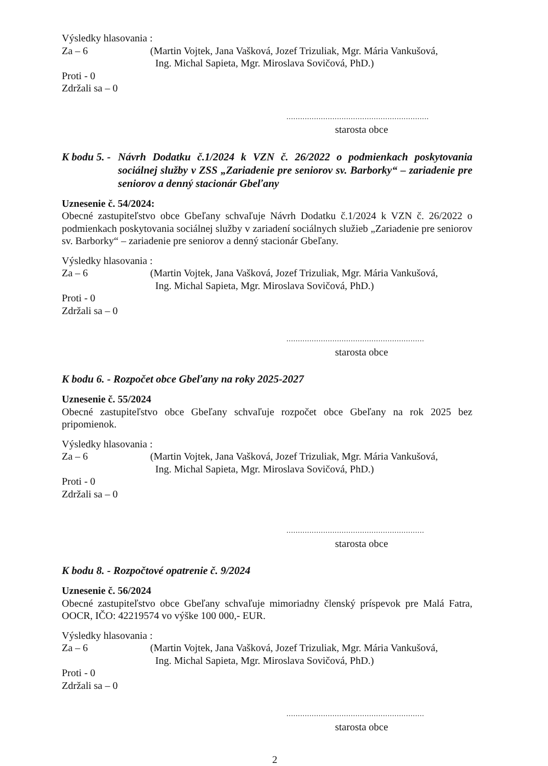Výsledky hlasovania :
Za – 6 (Martin Vojtek, Jana Vašková, Jozef Trizuliak, Mgr. Mária Vankušová,
Ing. Michal Sapieta, Mgr. Miroslava Sovičová, PhD.)
Proti - 0
Zdržali sa – 0
..............................................................
starosta obce
K bodu 5. - Návrh Dodatku č.1/2024 k VZN č. 26/2022 o podmienkach poskytovania sociálnej služby v ZSS „Zariadenie pre seniorov sv. Barborky“ – zariadenie pre seniorov a denný stacionár Gbeľany
Uznesenie č. 54/2024:
Obecné zastupiteľstvo obce Gbeľany schvaľuje Návrh Dodatku č.1/2024 k VZN č. 26/2022 o podmienkach poskytovania sociálnej služby v zariadení sociálnych služieb „Zariadenie pre seniorov sv. Barborky“ – zariadenie pre seniorov a denný stacionár Gbeľany.
Výsledky hlasovania :
Za – 6 (Martin Vojtek, Jana Vašková, Jozef Trizuliak, Mgr. Mária Vankušová,
Ing. Michal Sapieta, Mgr. Miroslava Sovičová, PhD.)
Proti - 0
Zdržali sa – 0
............................................................
starosta obce
K bodu 6. - Rozpočet obce Gbeľany na roky 2025-2027
Uznesenie č. 55/2024
Obecné zastupiteľstvo obce Gbeľany schvaľuje rozpočet obce Gbeľany na rok 2025 bez pripomienok.
Výsledky hlasovania :
Za – 6 (Martin Vojtek, Jana Vašková, Jozef Trizuliak, Mgr. Mária Vankušová,
Ing. Michal Sapieta, Mgr. Miroslava Sovičová, PhD.)
Proti - 0
Zdržali sa – 0
............................................................
starosta obce
K bodu 8. - Rozpočtové opatrenie č. 9/2024
Uznesenie č. 56/2024
Obecné zastupiteľstvo obce Gbeľany schvaľuje mimoriadny členský príspevok pre Malá Fatra, OOCR, IČO: 42219574 vo výške 100 000,- EUR.
Výsledky hlasovania :
Za – 6 (Martin Vojtek, Jana Vašková, Jozef Trizuliak, Mgr. Mária Vankušová,
Ing. Michal Sapieta, Mgr. Miroslava Sovičová, PhD.)
Proti - 0
Zdržali sa – 0
............................................................
starosta obce
2